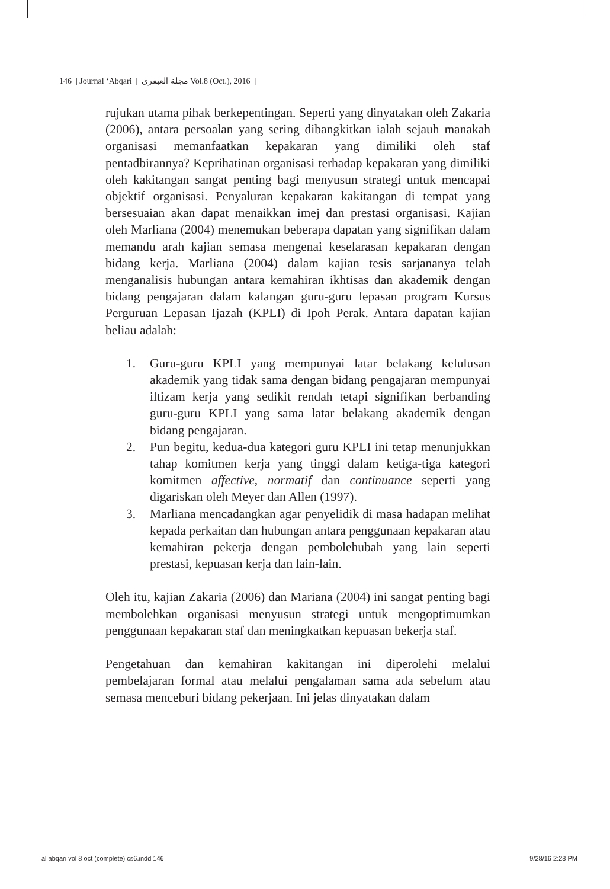146 | Journal ‘Abqari | مجلة العبقري Vol.8 (Oct.), 2016 |
rujukan utama pihak berkepentingan. Seperti yang dinyatakan oleh Zakaria (2006), antara persoalan yang sering dibangkitkan ialah sejauh manakah organisasi memanfaatkan kepakaran yang dimiliki oleh staf pentadbirannya? Keprihatinan organisasi terhadap kepakaran yang dimiliki oleh kakitangan sangat penting bagi menyusun strategi untuk mencapai objektif organisasi. Penyaluran kepakaran kakitangan di tempat yang bersesuaian akan dapat menaikkan imej dan prestasi organisasi. Kajian oleh Marliana (2004) menemukan beberapa dapatan yang signifikan dalam memandu arah kajian semasa mengenai keselarasan kepakaran dengan bidang kerja. Marliana (2004) dalam kajian tesis sarjananya telah menganalisis hubungan antara kemahiran ikhtisas dan akademik dengan bidang pengajaran dalam kalangan guru-guru lepasan program Kursus Perguruan Lepasan Ijazah (KPLI) di Ipoh Perak. Antara dapatan kajian beliau adalah:
1. Guru-guru KPLI yang mempunyai latar belakang kelulusan akademik yang tidak sama dengan bidang pengajaran mempunyai iltizam kerja yang sedikit rendah tetapi signifikan berbanding guru-guru KPLI yang sama latar belakang akademik dengan bidang pengajaran.
2. Pun begitu, kedua-dua kategori guru KPLI ini tetap menunjukkan tahap komitmen kerja yang tinggi dalam ketiga-tiga kategori komitmen affective, normatif dan continuance seperti yang digariskan oleh Meyer dan Allen (1997).
3. Marliana mencadangkan agar penyelidik di masa hadapan melihat kepada perkaitan dan hubungan antara penggunaan kepakaran atau kemahiran pekerja dengan pembolehubah yang lain seperti prestasi, kepuasan kerja dan lain-lain.
Oleh itu, kajian Zakaria (2006) dan Mariana (2004) ini sangat penting bagi membolehkan organisasi menyusun strategi untuk mengoptimumkan penggunaan kepakaran staf dan meningkatkan kepuasan bekerja staf.
Pengetahuan dan kemahiran kakitangan ini diperolehi melalui pembelajaran formal atau melalui pengalaman sama ada sebelum atau semasa menceburi bidang pekerjaan. Ini jelas dinyatakan dalam
al abqari vol 8 oct (complete) cs6.indd 146 9/28/16 2:28 PM